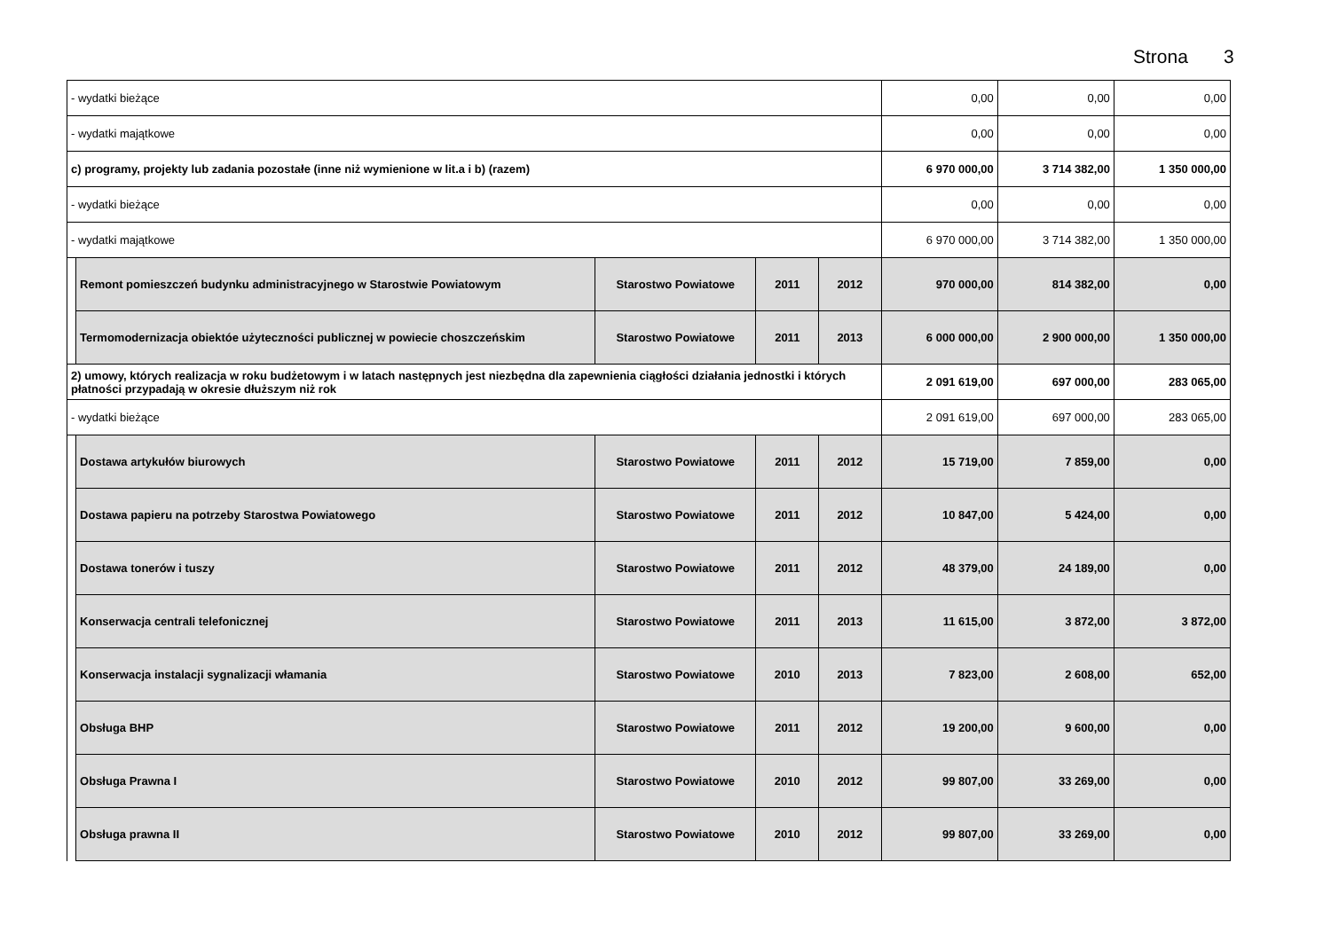Strona 3
| - wydatki bieżące | | | | | 0,00 | 0,00 | 0,00 |
| - wydatki majątkowe | | | | | 0,00 | 0,00 | 0,00 |
| c) programy, projekty lub zadania pozostałe (inne niż wymienione w lit.a i b) (razem) | | | | | 6 970 000,00 | 3 714 382,00 | 1 350 000,00 |
| - wydatki bieżące | | | | | 0,00 | 0,00 | 0,00 |
| - wydatki majątkowe | | | | | 6 970 000,00 | 3 714 382,00 | 1 350 000,00 |
| | Remont pomieszczeń budynku administracyjnego w Starostwie Powiatowym | Starostwo Powiatowe | 2011 | 2012 | 970 000,00 | 814 382,00 | 0,00 |
| | Termomodernizacja obiektóe użyteczności publicznej w powiecie choszczeńskim | Starostwo Powiatowe | 2011 | 2013 | 6 000 000,00 | 2 900 000,00 | 1 350 000,00 |
| 2) umowy, których realizacja w roku budżetowym i w latach następnych jest niezbędna dla zapewnienia ciągłości działania jednostki i których płatności przypadają w okresie dłuższym niż rok | | | | | 2 091 619,00 | 697 000,00 | 283 065,00 |
| - wydatki bieżące | | | | | 2 091 619,00 | 697 000,00 | 283 065,00 |
| | Dostawa artykułów biurowych | Starostwo Powiatowe | 2011 | 2012 | 15 719,00 | 7 859,00 | 0,00 |
| | Dostawa papieru na potrzeby Starostwa Powiatowego | Starostwo Powiatowe | 2011 | 2012 | 10 847,00 | 5 424,00 | 0,00 |
| | Dostawa tonerów i tuszy | Starostwo Powiatowe | 2011 | 2012 | 48 379,00 | 24 189,00 | 0,00 |
| | Konserwacja centrali telefonicznej | Starostwo Powiatowe | 2011 | 2013 | 11 615,00 | 3 872,00 | 3 872,00 |
| | Konserwacja instalacji sygnalizacji włamania | Starostwo Powiatowe | 2010 | 2013 | 7 823,00 | 2 608,00 | 652,00 |
| | Obsługa BHP | Starostwo Powiatowe | 2011 | 2012 | 19 200,00 | 9 600,00 | 0,00 |
| | Obsługa Prawna I | Starostwo Powiatowe | 2010 | 2012 | 99 807,00 | 33 269,00 | 0,00 |
| | Obsługa prawna II | Starostwo Powiatowe | 2010 | 2012 | 99 807,00 | 33 269,00 | 0,00 |